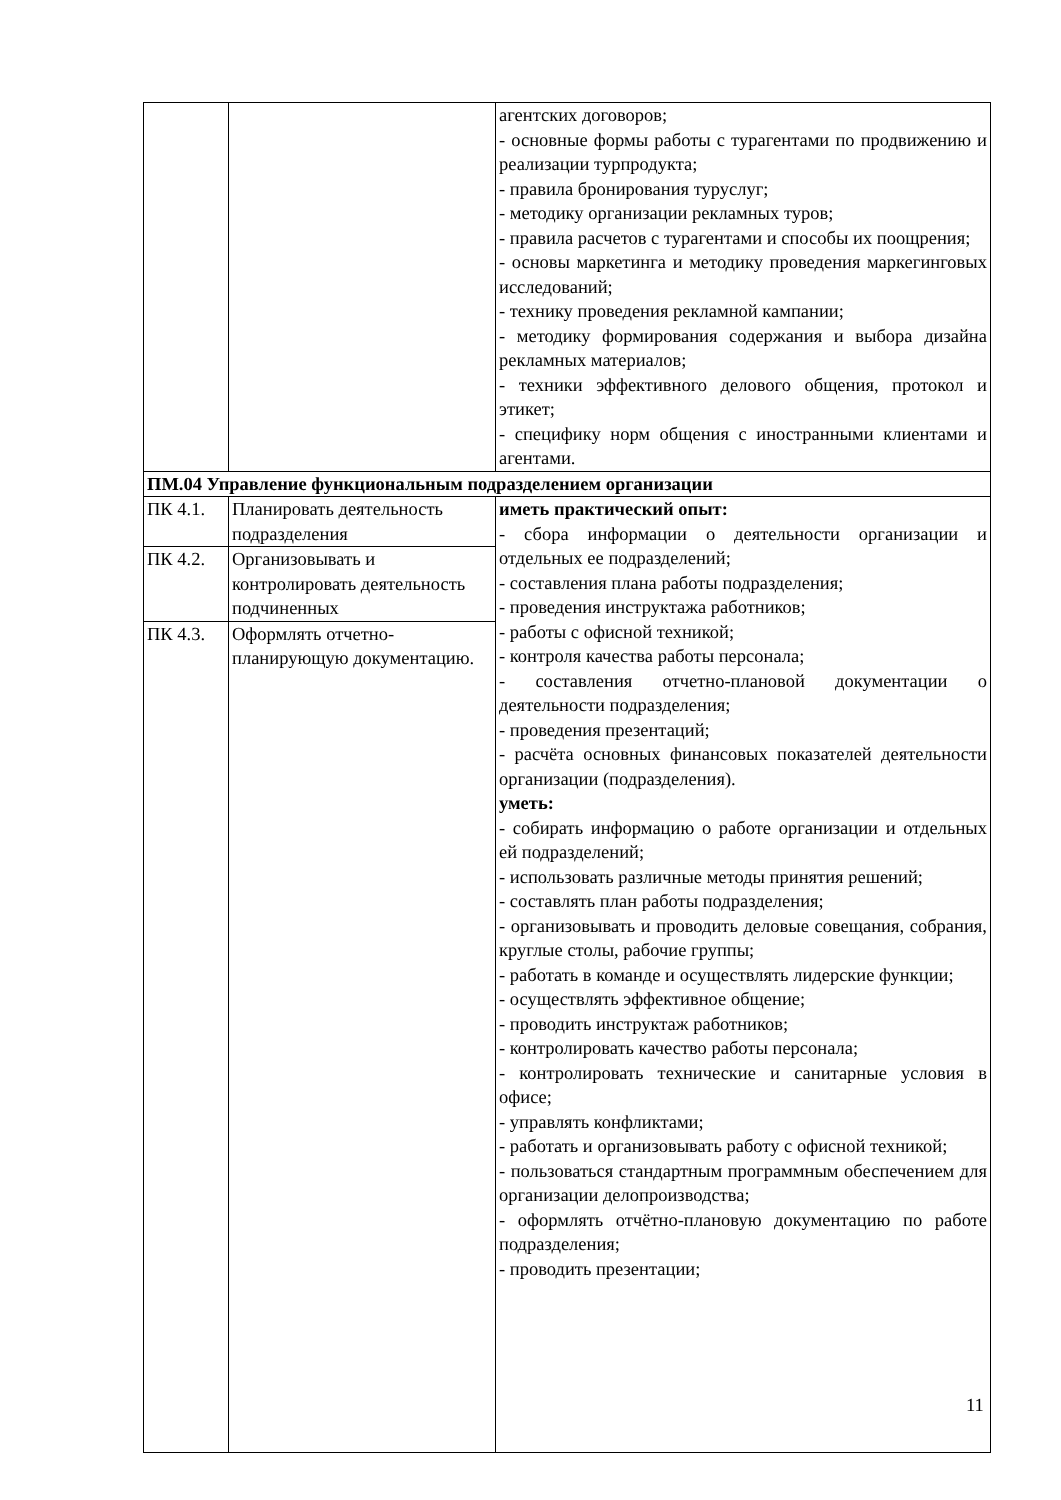| | | агентских договоров; - основные формы работы с турагентами по продвижению и реализации турпродукта; - правила бронирования туруслуг; - методику организации рекламных туров; - правила расчетов с турагентами и способы их поощрения; - основы маркетинга и методику проведения маркегинговых исследований; - технику проведения рекламной кампании; - методику формирования содержания и выбора дизайна рекламных материалов; - техники эффективного делового общения, протокол и этикет; - специфику норм общения с иностранными клиентами и агентами. |
| ПМ.04 Управление функциональным подразделением организации | | |
| ПК 4.1. | Планировать деятельность подразделения | иметь практический опыт: - сбора информации о деятельности организации и отдельных ее подразделений; - составления плана работы подразделения; - проведения инструктажа работников; - работы с офисной техникой; - контроля качества работы персонала; - составления отчетно-плановой документации о деятельности подразделения; - проведения презентаций; - расчёта основных финансовых показателей деятельности организации (подразделения). уметь: - собирать информацию о работе организации и отдельных ей подразделений; - использовать различные методы принятия решений; - составлять план работы подразделения; - организовывать и проводить деловые совещания, собрания, круглые столы, рабочие группы; - работать в команде и осуществлять лидерские функции; - осуществлять эффективное общение; - проводить инструктаж работников; - контролировать качество работы персонала; - контролировать технические и санитарные условия в офисе; - управлять конфликтами; - работать и организовывать работу с офисной техникой; - пользоваться стандартным программным обеспечением для организации делопроизводства; - оформлять отчётно-плановую документацию по работе подразделения; - проводить презентации; |
| ПК 4.2. | Организовывать и контролировать деятельность подчиненных | |
| ПК 4.3. | Оформлять отчетно-планирующую документацию. | |
11